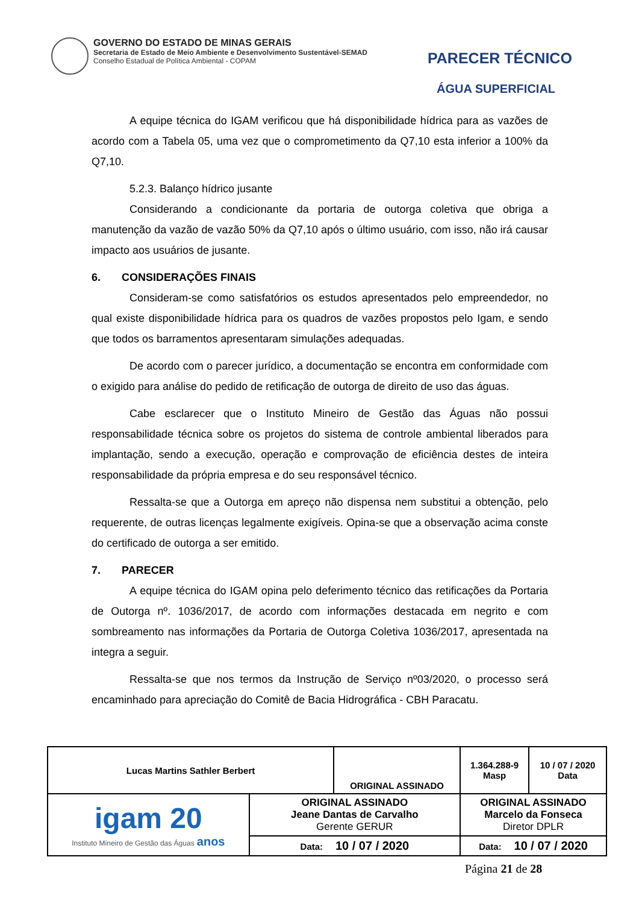GOVERNO DO ESTADO DE MINAS GERAIS
Secretaria de Estado de Meio Ambiente e Desenvolvimento Sustentável-SEMAD
Conselho Estadual de Política Ambiental - COPAM
PARECER TÉCNICO
ÁGUA SUPERFICIAL
A equipe técnica do IGAM verificou que há disponibilidade hídrica para as vazões de acordo com a Tabela 05, uma vez que o comprometimento da Q7,10 esta inferior a 100% da Q7,10.
5.2.3. Balanço hídrico jusante
Considerando a condicionante da portaria de outorga coletiva que obriga a manutenção da vazão de vazão 50% da Q7,10 após o último usuário, com isso, não irá causar impacto aos usuários de jusante.
6. CONSIDERAÇÕES FINAIS
Consideram-se como satisfatórios os estudos apresentados pelo empreendedor, no qual existe disponibilidade hídrica para os quadros de vazões propostos pelo Igam, e sendo que todos os barramentos apresentaram simulações adequadas.
De acordo com o parecer jurídico, a documentação se encontra em conformidade com o exigido para análise do pedido de retificação de outorga de direito de uso das águas.
Cabe esclarecer que o Instituto Mineiro de Gestão das Águas não possui responsabilidade técnica sobre os projetos do sistema de controle ambiental liberados para implantação, sendo a execução, operação e comprovação de eficiência destes de inteira responsabilidade da própria empresa e do seu responsável técnico.
Ressalta-se que a Outorga em apreço não dispensa nem substitui a obtenção, pelo requerente, de outras licenças legalmente exigíveis. Opina-se que a observação acima conste do certificado de outorga a ser emitido.
7. PARECER
A equipe técnica do IGAM opina pelo deferimento técnico das retificações da Portaria de Outorga nº. 1036/2017, de acordo com informações destacada em negrito e com sombreamento nas informações da Portaria de Outorga Coletiva 1036/2017, apresentada na integra a seguir.
Ressalta-se que nos termos da Instrução de Serviço nº03/2020, o processo será encaminhado para apreciação do Comitê de Bacia Hidrográfica - CBH Paracatu.
| Lucas Martins Sathler Berbert | | ORIGINAL ASSINADO | | 1.364.288-9 Masp | 10 / 07 / 2020 Data |
| igam 20 Instituto Mineiro de Gestão das Águas anos | ORIGINAL ASSINADO Jeane Dantas de Carvalho Gerente GERUR | | ORIGINAL ASSINADO Marcelo da Fonseca Diretor DPLR | | |
| | Data: 10 / 07 / 2020 | | Data: 10 / 07 / 2020 | | |
Página 21 de 28